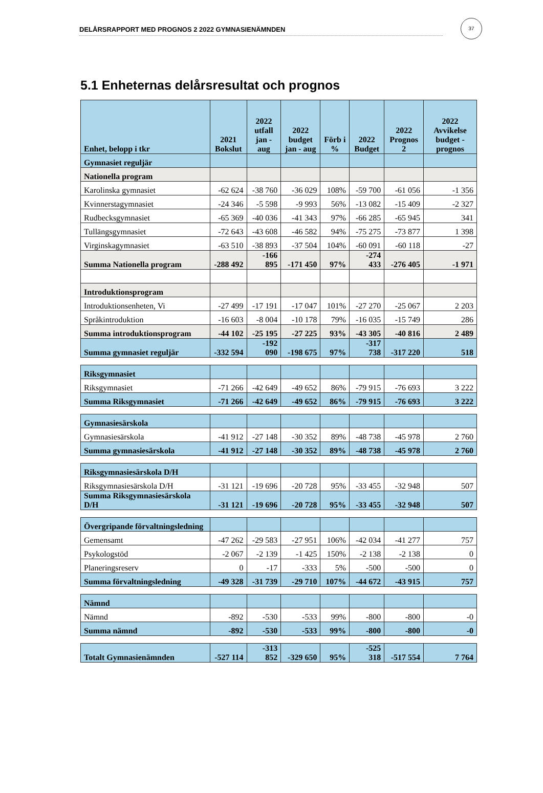37
DELÅRSRAPPORT MED PROGNOS 2 2022 GYMNASIENÄMNDEN
5.1 Enheternas delårsresultat och prognos
| Enhet, belopp i tkr | 2021 Bokslut | 2022 utfall jan - aug | 2022 budget jan - aug | Förb i % | 2022 Budget | 2022 Prognos 2 | 2022 Avvikelse budget - prognos |
| --- | --- | --- | --- | --- | --- | --- | --- |
| Gymnasiet reguljär | | | | | | | |
| Nationella program | | | | | | | |
| Karolinska gymnasiet | -62 624 | -38 760 | -36 029 | 108% | -59 700 | -61 056 | -1 356 |
| Kvinnerstagymnasiet | -24 346 | -5 598 | -9 993 | 56% | -13 082 | -15 409 | -2 327 |
| Rudbecksgymnasiet | -65 369 | -40 036 | -41 343 | 97% | -66 285 | -65 945 | 341 |
| Tullängsgymnasiet | -72 643 | -43 608 | -46 582 | 94% | -75 275 | -73 877 | 1 398 |
| Virginskagymnasiet | -63 510 | -38 893 | -37 504 | 104% | -60 091 | -60 118 | -27 |
| Summa Nationella program | -288 492 | -166 895 | -171 450 | 97% | -274 433 | -276 405 | -1 971 |
| Introduktionsprogram | | | | | | | |
| Introduktionsenheten, Vi | -27 499 | -17 191 | -17 047 | 101% | -27 270 | -25 067 | 2 203 |
| Språkintroduktion | -16 603 | -8 004 | -10 178 | 79% | -16 035 | -15 749 | 286 |
| Summa introduktionsprogram | -44 102 | -25 195 | -27 225 | 93% | -43 305 | -40 816 | 2 489 |
| Summa gymnasiet reguljär | -332 594 | -192 090 | -198 675 | 97% | -317 738 | -317 220 | 518 |
| Riksgymnasiet | | | | | | | |
| Riksgymnasiet | -71 266 | -42 649 | -49 652 | 86% | -79 915 | -76 693 | 3 222 |
| Summa Riksgymnasiet | -71 266 | -42 649 | -49 652 | 86% | -79 915 | -76 693 | 3 222 |
| Gymnasiesärskola | | | | | | | |
| Gymnasiesärskola | -41 912 | -27 148 | -30 352 | 89% | -48 738 | -45 978 | 2 760 |
| Summa gymnasiesärskola | -41 912 | -27 148 | -30 352 | 89% | -48 738 | -45 978 | 2 760 |
| Riksgymnasiesärskola D/H | | | | | | | |
| Riksgymnasiesärskola D/H | -31 121 | -19 696 | -20 728 | 95% | -33 455 | -32 948 | 507 |
| Summa Riksgymnasiesärskola D/H | -31 121 | -19 696 | -20 728 | 95% | -33 455 | -32 948 | 507 |
| Övergripande förvaltningsledning | | | | | | | |
| Gemensamt | -47 262 | -29 583 | -27 951 | 106% | -42 034 | -41 277 | 757 |
| Psykologstöd | -2 067 | -2 139 | -1 425 | 150% | -2 138 | -2 138 | 0 |
| Planeringsreserv | 0 | -17 | -333 | 5% | -500 | -500 | 0 |
| Summa förvaltningsledning | -49 328 | -31 739 | -29 710 | 107% | -44 672 | -43 915 | 757 |
| Nämnd | | | | | | | |
| Nämnd | -892 | -530 | -533 | 99% | -800 | -800 | -0 |
| Summa nämnd | -892 | -530 | -533 | 99% | -800 | -800 | -0 |
| Totalt Gymnasienämnden | -527 114 | -313 852 | -329 650 | 95% | -525 318 | -517 554 | 7 764 |